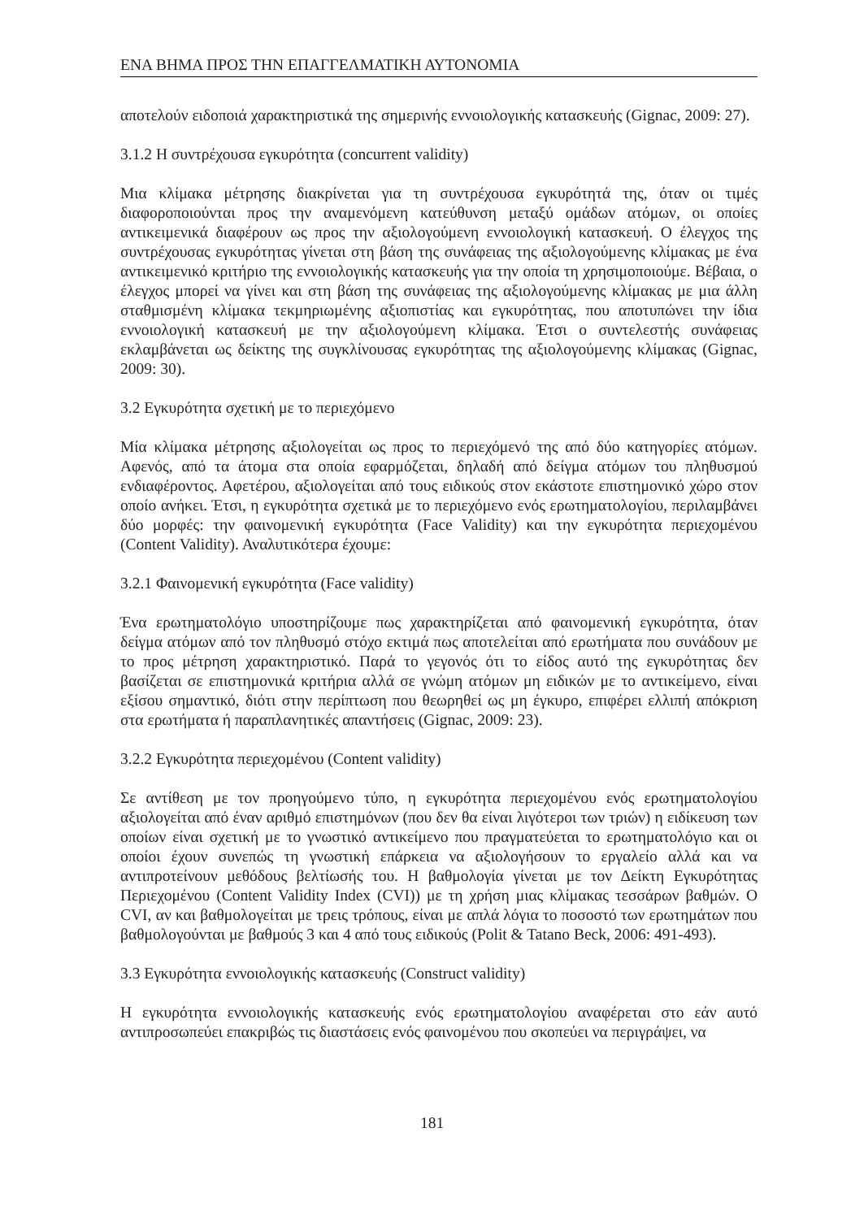ΕΝΑ ΒΗΜΑ ΠΡΟΣ ΤΗΝ ΕΠΑΓΓΕΛΜΑΤΙΚΗ ΑΥΤΟΝΟΜΙΑ
αποτελούν ειδοποιά χαρακτηριστικά της σημερινής εννοιολογικής κατασκευής (Gignac, 2009: 27).
3.1.2 Η συντρέχουσα εγκυρότητα (concurrent validity)
Μια κλίμακα μέτρησης διακρίνεται για τη συντρέχουσα εγκυρότητά της, όταν οι τιμές διαφοροποιούνται προς την αναμενόμενη κατεύθυνση μεταξύ ομάδων ατόμων, οι οποίες αντικειμενικά διαφέρουν ως προς την αξιολογούμενη εννοιολογική κατασκευή. Ο έλεγχος της συντρέχουσας εγκυρότητας γίνεται στη βάση της συνάφειας της αξιολογούμενης κλίμακας με ένα αντικειμενικό κριτήριο της εννοιολογικής κατασκευής για την οποία τη χρησιμοποιούμε. Βέβαια, ο έλεγχος μπορεί να γίνει και στη βάση της συνάφειας της αξιολογούμενης κλίμακας με μια άλλη σταθμισμένη κλίμακα τεκμηριωμένης αξιοπιστίας και εγκυρότητας, που αποτυπώνει την ίδια εννοιολογική κατασκευή με την αξιολογούμενη κλίμακα. Έτσι ο συντελεστής συνάφειας εκλαμβάνεται ως δείκτης της συγκλίνουσας εγκυρότητας της αξιολογούμενης κλίμακας (Gignac, 2009: 30).
3.2 Εγκυρότητα σχετική με το περιεχόμενο
Μία κλίμακα μέτρησης αξιολογείται ως προς το περιεχόμενό της από δύο κατηγορίες ατόμων. Αφενός, από τα άτομα στα οποία εφαρμόζεται, δηλαδή από δείγμα ατόμων του πληθυσμού ενδιαφέροντος. Αφετέρου, αξιολογείται από τους ειδικούς στον εκάστοτε επιστημονικό χώρο στον οποίο ανήκει. Έτσι, η εγκυρότητα σχετικά με το περιεχόμενο ενός ερωτηματολογίου, περιλαμβάνει δύο μορφές: την φαινομενική εγκυρότητα (Face Validity) και την εγκυρότητα περιεχομένου (Content Validity). Αναλυτικότερα έχουμε:
3.2.1 Φαινομενική εγκυρότητα (Face validity)
Ένα ερωτηματολόγιο υποστηρίζουμε πως χαρακτηρίζεται από φαινομενική εγκυρότητα, όταν δείγμα ατόμων από τον πληθυσμό στόχο εκτιμά πως αποτελείται από ερωτήματα που συνάδουν με το προς μέτρηση χαρακτηριστικό. Παρά το γεγονός ότι το είδος αυτό της εγκυρότητας δεν βασίζεται σε επιστημονικά κριτήρια αλλά σε γνώμη ατόμων μη ειδικών με το αντικείμενο, είναι εξίσου σημαντικό, διότι στην περίπτωση που θεωρηθεί ως μη έγκυρο, επιφέρει ελλιπή απόκριση στα ερωτήματα ή παραπλανητικές απαντήσεις (Gignac, 2009: 23).
3.2.2 Εγκυρότητα περιεχομένου (Content validity)
Σε αντίθεση με τον προηγούμενο τύπο, η εγκυρότητα περιεχομένου ενός ερωτηματολογίου αξιολογείται από έναν αριθμό επιστημόνων (που δεν θα είναι λιγότεροι των τριών) η ειδίκευση των οποίων είναι σχετική με το γνωστικό αντικείμενο που πραγματεύεται το ερωτηματολόγιο και οι οποίοι έχουν συνεπώς τη γνωστική επάρκεια να αξιολογήσουν το εργαλείο αλλά και να αντιπροτείνουν μεθόδους βελτίωσής του. Η βαθμολογία γίνεται με τον Δείκτη Εγκυρότητας Περιεχομένου (Content Validity Index (CVI)) με τη χρήση μιας κλίμακας τεσσάρων βαθμών. Ο CVI, αν και βαθμολογείται με τρεις τρόπους, είναι με απλά λόγια το ποσοστό των ερωτημάτων που βαθμολογούνται με βαθμούς 3 και 4 από τους ειδικούς (Polit & Tatano Beck, 2006: 491-493).
3.3 Εγκυρότητα εννοιολογικής κατασκευής (Construct validity)
Η εγκυρότητα εννοιολογικής κατασκευής ενός ερωτηματολογίου αναφέρεται στο εάν αυτό αντιπροσωπεύει επακριβώς τις διαστάσεις ενός φαινομένου που σκοπεύει να περιγράψει, να
181